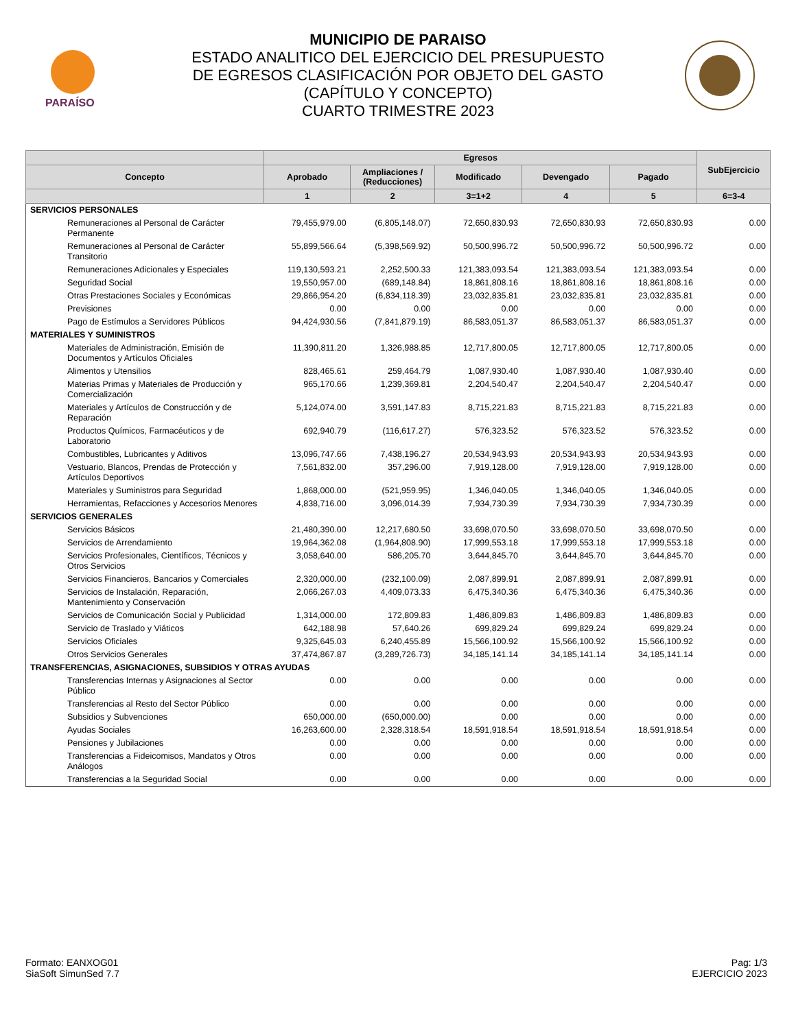PARAÍSO
MUNICIPIO DE PARAISO
ESTADO ANALITICO DEL EJERCICIO DEL PRESUPUESTO
DE EGRESOS CLASIFICACIÓN POR OBJETO DEL GASTO
(CAPÍTULO Y CONCEPTO)
CUARTO TRIMESTRE 2023
| | Egresos | | | | | SubEjercicio |
| --- | --- | --- | --- | --- | --- | --- |
| Concepto | Aprobado | Ampliaciones / (Reducciones) | Modificado | Devengado | Pagado | |
| | 1 | 2 | 3=1+2 | 4 | 5 | 6=3-4 |
| SERVICIOS PERSONALES | | | | | | |
| Remuneraciones al Personal de Carácter Permanente | 79,455,979.00 | (6,805,148.07) | 72,650,830.93 | 72,650,830.93 | 72,650,830.93 | 0.00 |
| Remuneraciones al Personal de Carácter Transitorio | 55,899,566.64 | (5,398,569.92) | 50,500,996.72 | 50,500,996.72 | 50,500,996.72 | 0.00 |
| Remuneraciones Adicionales y Especiales | 119,130,593.21 | 2,252,500.33 | 121,383,093.54 | 121,383,093.54 | 121,383,093.54 | 0.00 |
| Seguridad Social | 19,550,957.00 | (689,148.84) | 18,861,808.16 | 18,861,808.16 | 18,861,808.16 | 0.00 |
| Otras Prestaciones Sociales y Económicas | 29,866,954.20 | (6,834,118.39) | 23,032,835.81 | 23,032,835.81 | 23,032,835.81 | 0.00 |
| Previsiones | 0.00 | 0.00 | 0.00 | 0.00 | 0.00 | 0.00 |
| Pago de Estímulos a Servidores Públicos | 94,424,930.56 | (7,841,879.19) | 86,583,051.37 | 86,583,051.37 | 86,583,051.37 | 0.00 |
| MATERIALES Y SUMINISTROS | | | | | | |
| Materiales de Administración, Emisión de Documentos y Artículos Oficiales | 11,390,811.20 | 1,326,988.85 | 12,717,800.05 | 12,717,800.05 | 12,717,800.05 | 0.00 |
| Alimentos y Utensilios | 828,465.61 | 259,464.79 | 1,087,930.40 | 1,087,930.40 | 1,087,930.40 | 0.00 |
| Materias Primas y Materiales de Producción y Comercialización | 965,170.66 | 1,239,369.81 | 2,204,540.47 | 2,204,540.47 | 2,204,540.47 | 0.00 |
| Materiales y Artículos de Construcción y de Reparación | 5,124,074.00 | 3,591,147.83 | 8,715,221.83 | 8,715,221.83 | 8,715,221.83 | 0.00 |
| Productos Químicos, Farmacéuticos y de Laboratorio | 692,940.79 | (116,617.27) | 576,323.52 | 576,323.52 | 576,323.52 | 0.00 |
| Combustibles, Lubricantes y Aditivos | 13,096,747.66 | 7,438,196.27 | 20,534,943.93 | 20,534,943.93 | 20,534,943.93 | 0.00 |
| Vestuario, Blancos, Prendas de Protección y Artículos Deportivos | 7,561,832.00 | 357,296.00 | 7,919,128.00 | 7,919,128.00 | 7,919,128.00 | 0.00 |
| Materiales y Suministros para Seguridad | 1,868,000.00 | (521,959.95) | 1,346,040.05 | 1,346,040.05 | 1,346,040.05 | 0.00 |
| Herramientas, Refacciones y Accesorios Menores | 4,838,716.00 | 3,096,014.39 | 7,934,730.39 | 7,934,730.39 | 7,934,730.39 | 0.00 |
| SERVICIOS GENERALES | | | | | | |
| Servicios Básicos | 21,480,390.00 | 12,217,680.50 | 33,698,070.50 | 33,698,070.50 | 33,698,070.50 | 0.00 |
| Servicios de Arrendamiento | 19,964,362.08 | (1,964,808.90) | 17,999,553.18 | 17,999,553.18 | 17,999,553.18 | 0.00 |
| Servicios Profesionales, Científicos, Técnicos y Otros Servicios | 3,058,640.00 | 586,205.70 | 3,644,845.70 | 3,644,845.70 | 3,644,845.70 | 0.00 |
| Servicios Financieros, Bancarios y Comerciales | 2,320,000.00 | (232,100.09) | 2,087,899.91 | 2,087,899.91 | 2,087,899.91 | 0.00 |
| Servicios de Instalación, Reparación, Mantenimiento y Conservación | 2,066,267.03 | 4,409,073.33 | 6,475,340.36 | 6,475,340.36 | 6,475,340.36 | 0.00 |
| Servicios de Comunicación Social y Publicidad | 1,314,000.00 | 172,809.83 | 1,486,809.83 | 1,486,809.83 | 1,486,809.83 | 0.00 |
| Servicio de Traslado y Viáticos | 642,188.98 | 57,640.26 | 699,829.24 | 699,829.24 | 699,829.24 | 0.00 |
| Servicios Oficiales | 9,325,645.03 | 6,240,455.89 | 15,566,100.92 | 15,566,100.92 | 15,566,100.92 | 0.00 |
| Otros Servicios Generales | 37,474,867.87 | (3,289,726.73) | 34,185,141.14 | 34,185,141.14 | 34,185,141.14 | 0.00 |
| TRANSFERENCIAS, ASIGNACIONES, SUBSIDIOS Y OTRAS AYUDAS | | | | | | |
| Transferencias Internas y Asignaciones al Sector Público | 0.00 | 0.00 | 0.00 | 0.00 | 0.00 | 0.00 |
| Transferencias al Resto del Sector Público | 0.00 | 0.00 | 0.00 | 0.00 | 0.00 | 0.00 |
| Subsidios y Subvenciones | 650,000.00 | (650,000.00) | 0.00 | 0.00 | 0.00 | 0.00 |
| Ayudas Sociales | 16,263,600.00 | 2,328,318.54 | 18,591,918.54 | 18,591,918.54 | 18,591,918.54 | 0.00 |
| Pensiones y Jubilaciones | 0.00 | 0.00 | 0.00 | 0.00 | 0.00 | 0.00 |
| Transferencias a Fideicomisos, Mandatos y Otros Análogos | 0.00 | 0.00 | 0.00 | 0.00 | 0.00 | 0.00 |
| Transferencias a la Seguridad Social | 0.00 | 0.00 | 0.00 | 0.00 | 0.00 | 0.00 |
Formato: EANXOG01
SiaSoft SimunSed 7.7
Pag: 1/3
EJERCICIO 2023